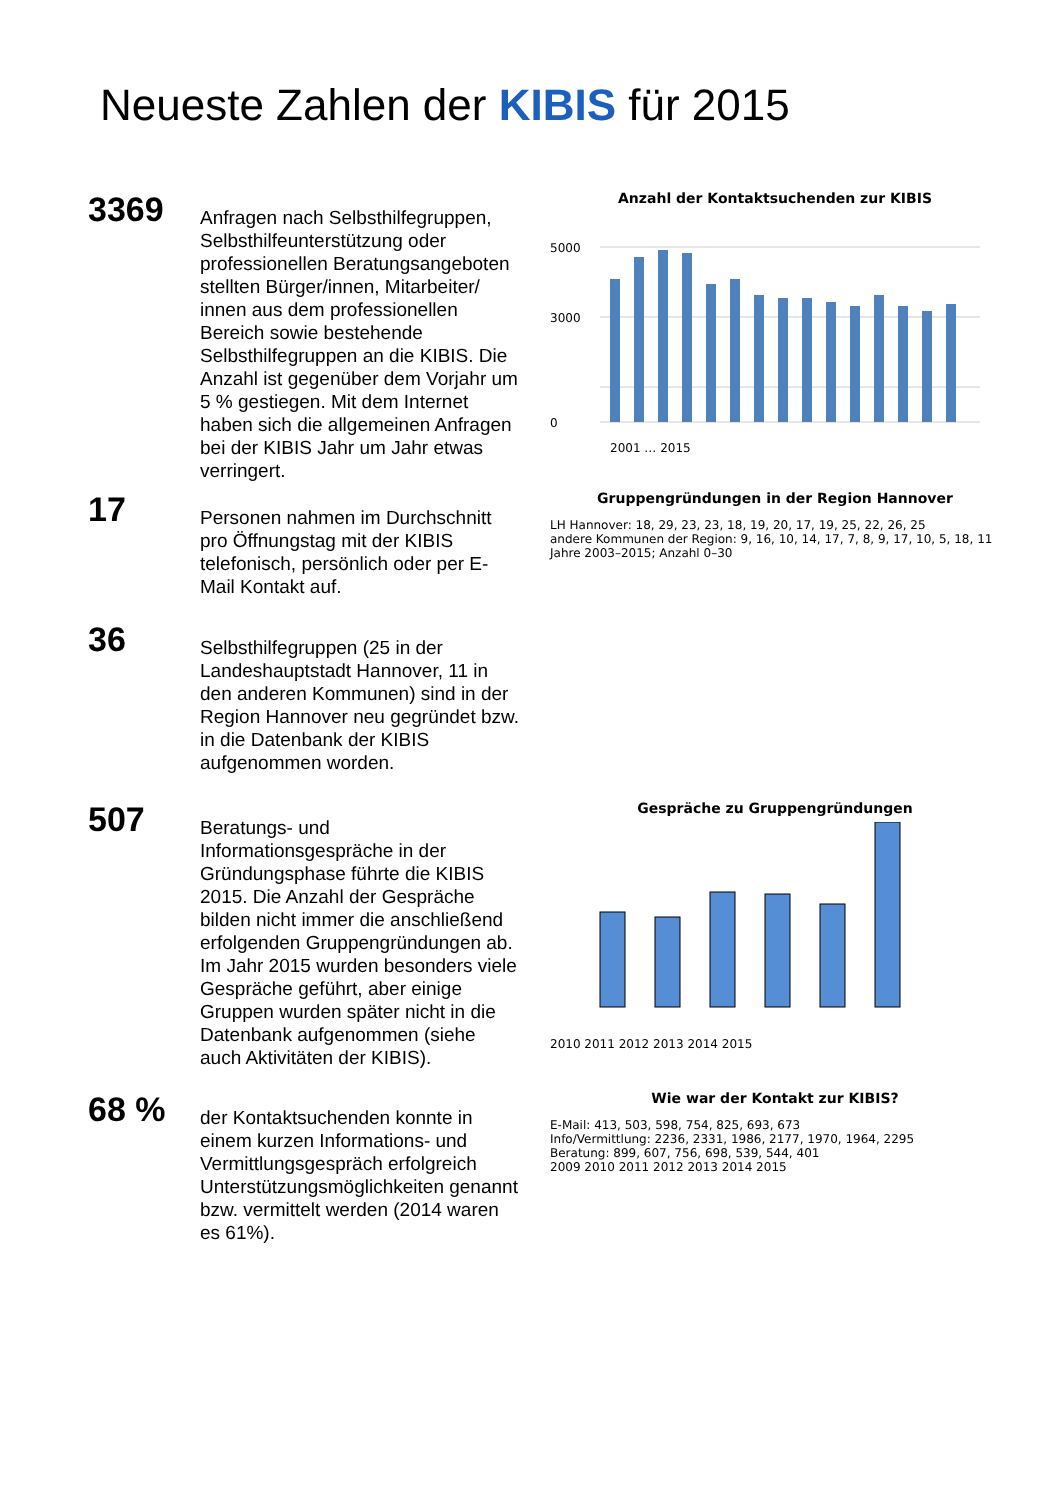Neueste Zahlen der KIBIS für 2015
3369
Anfragen nach Selbsthilfegruppen, Selbsthilfeunterstützung oder professionellen Beratungsangeboten stellten Bürger/innen, Mitarbeiter/ innen aus dem professionellen Bereich sowie bestehende Selbsthilfegruppen an die KIBIS. Die Anzahl ist gegenüber dem Vorjahr um 5 % gestiegen. Mit dem Internet haben sich die allgemeinen Anfragen bei der KIBIS Jahr um Jahr etwas verringert.
Anzahl der Kontaktsuchenden zur KIBIS
5000
3000
0
2001 … 2015
17
Personen nahmen im Durchschnitt pro Öffnungstag mit der KIBIS telefonisch, persönlich oder per E-Mail Kontakt auf.
Gruppengründungen in der Region Hannover
LH Hannover: 18, 29, 23, 23, 18, 19, 20, 17, 19, 25, 22, 26, 25
andere Kommunen der Region: 9, 16, 10, 14, 17, 7, 8, 9, 17, 10, 5, 18, 11
Jahre 2003–2015; Anzahl 0–30
36
Selbsthilfegruppen (25 in der Landeshauptstadt Hannover, 11 in den anderen Kommunen) sind in der Region Hannover neu gegründet bzw. in die Datenbank der KIBIS aufgenommen worden.
507
Beratungs- und Informationsgespräche in der Gründungsphase führte die KIBIS 2015. Die Anzahl der Gespräche bilden nicht immer die anschließend erfolgenden Gruppengründungen ab. Im Jahr 2015 wurden besonders viele Gespräche geführt, aber einige Gruppen wurden später nicht in die Datenbank aufgenommen (siehe auch Aktivitäten der KIBIS).
Gespräche zu Gruppengründungen
2010 2011 2012 2013 2014 2015
68 %
der Kontaktsuchenden konnte in einem kurzen Informations- und Vermittlungsgespräch erfolgreich Unterstützungsmöglichkeiten genannt bzw. vermittelt werden (2014 waren es 61%).
Wie war der Kontakt zur KIBIS?
E-Mail: 413, 503, 598, 754, 825, 693, 673
Info/Vermittlung: 2236, 2331, 1986, 2177, 1970, 1964, 2295
Beratung: 899, 607, 756, 698, 539, 544, 401
2009 2010 2011 2012 2013 2014 2015